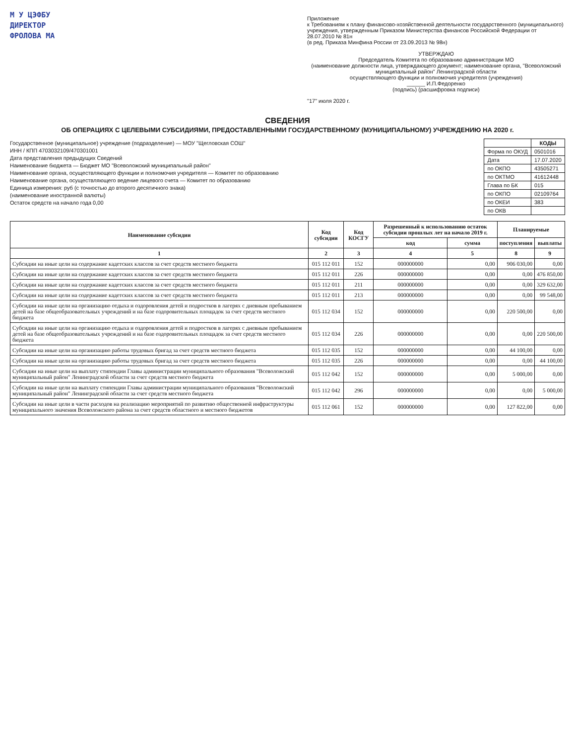М У ЦЭФБУ
ДИРЕКТОР
ФРОЛОВА МА
Приложение
к Требованиям к плану финансово-хозяйственной деятельности государственного (муниципального) учреждения, утвержденным Приказом Министерства финансов Российской Федерации от 28.07.2010 № 81н
(в ред. Приказа Минфина России от 23.09.2013 № 98н)
УТВЕРЖДАЮ
Председатель Комитета по образованию администрации МО
(наименование должности лица, утверждающего документ; наименование органа, "Всеволожский муниципальный район" Ленинградской области
осуществляющего функции и полномочия учредителя (учреждения)
______ И.П.Федоренко
(подпись) (расшифровка подписи)
"17" июля 2020 г.
СВЕДЕНИЯ
ОБ ОПЕРАЦИЯХ С ЦЕЛЕВЫМИ СУБСИДИЯМИ, ПРЕДОСТАВЛЕННЫМИ ГОСУДАРСТВЕННОМУ (МУНИЦИПАЛЬНОМУ) УЧРЕЖДЕНИЮ НА 2020 г.
Государственное (муниципальное) учреждение (подразделение) — МОУ "Щегловская СОШ"
ИНН / КПП 4703032109/470301001
Дата представления предыдущих Сведений
Наименование бюджета — Бюджет МО "Всеволожский муниципальный район"
Наименование органа, осуществляющего функции и полномочия учредителя — Комитет по образованию
Наименование органа, осуществляющего ведение лицевого счета — Комитет по образованию
Единица измерения: руб (с точностью до второго десятичного знака)
(наименование иностранной валюты)
Остаток средств на начало года 0,00
| | КОДЫ |
| --- | --- |
| Форма по ОКУД | 0501016 |
| Дата | 17.07.2020 |
| по ОКПО | 43505271 |
| по ОКТМО | 41612448 |
| Глава по БК | 015 |
| по ОКПО | 02109764 |
| по ОКЕИ | 383 |
| по ОКВ | |
| Наименование субсидии | Код субсидии | Код КОСГУ | Разрешенный к использованию остаток субсидии прошлых лет на начало 2019 г. | | Планируемые | |
| --- | --- | --- | --- | --- | --- | --- |
| | | | код | сумма | поступления | выплаты |
| 1 | 2 | 3 | 4 | 5 | 8 | 9 |
| Субсидии на иные цели на содержание кадетских классов за счет средств местного бюджета | 015 112 011 | 152 | 000000000 | 0,00 | 906 030,00 | 0,00 |
| Субсидии на иные цели на содержание кадетских классов за счет средств местного бюджета | 015 112 011 | 226 | 000000000 | 0,00 | 0,00 | 476 850,00 |
| Субсидии на иные цели на содержание кадетских классов за счет средств местного бюджета | 015 112 011 | 211 | 000000000 | 0,00 | 0,00 | 329 632,00 |
| Субсидии на иные цели на содержание кадетских классов за счет средств местного бюджета | 015 112 011 | 213 | 000000000 | 0,00 | 0,00 | 99 548,00 |
| Субсидии на иные цели на организацию отдыха и оздоровления детей и подростков в лагерях с дневным пребыванием детей на базе общеобразовательных учреждений и на базе оздоровительных площадок за счет средств местного бюджета | 015 112 034 | 152 | 000000000 | 0,00 | 220 500,00 | 0,00 |
| Субсидии на иные цели на организацию отдыха и оздоровления детей и подростков в лагерях с дневным пребыванием детей на базе общеобразовательных учреждений и на базе оздоровительных площадок за счет средств местного бюджета | 015 112 034 | 226 | 000000000 | 0,00 | 0,00 | 220 500,00 |
| Субсидии на иные цели на организацию работы трудовых бригад за счет средств местного бюджета | 015 112 035 | 152 | 000000000 | 0,00 | 44 100,00 | 0,00 |
| Субсидии на иные цели на организацию работы трудовых бригад за счет средств местного бюджета | 015 112 035 | 226 | 000000000 | 0,00 | 0,00 | 44 100,00 |
| Субсидии на иные цели на выплату стипендии Главы администрации муниципального образования "Всеволожский муниципальный район" Ленинградской области за счет средств местного бюджета | 015 112 042 | 152 | 000000000 | 0,00 | 5 000,00 | 0,00 |
| Субсидии на иные цели на выплату стипендии Главы администрации муниципального образования "Всеволожский муниципальный район" Ленинградской области за счет средств местного бюджета | 015 112 042 | 296 | 000000000 | 0,00 | 0,00 | 5 000,00 |
| Субсидии на иные цели в части расходов на реализацию мероприятий по развитию общественной инфраструктуры муниципального значения Всеволожского района за счет средств областного и местного бюджетов | 015 112 061 | 152 | 000000000 | 0,00 | 127 822,00 | 0,00 |